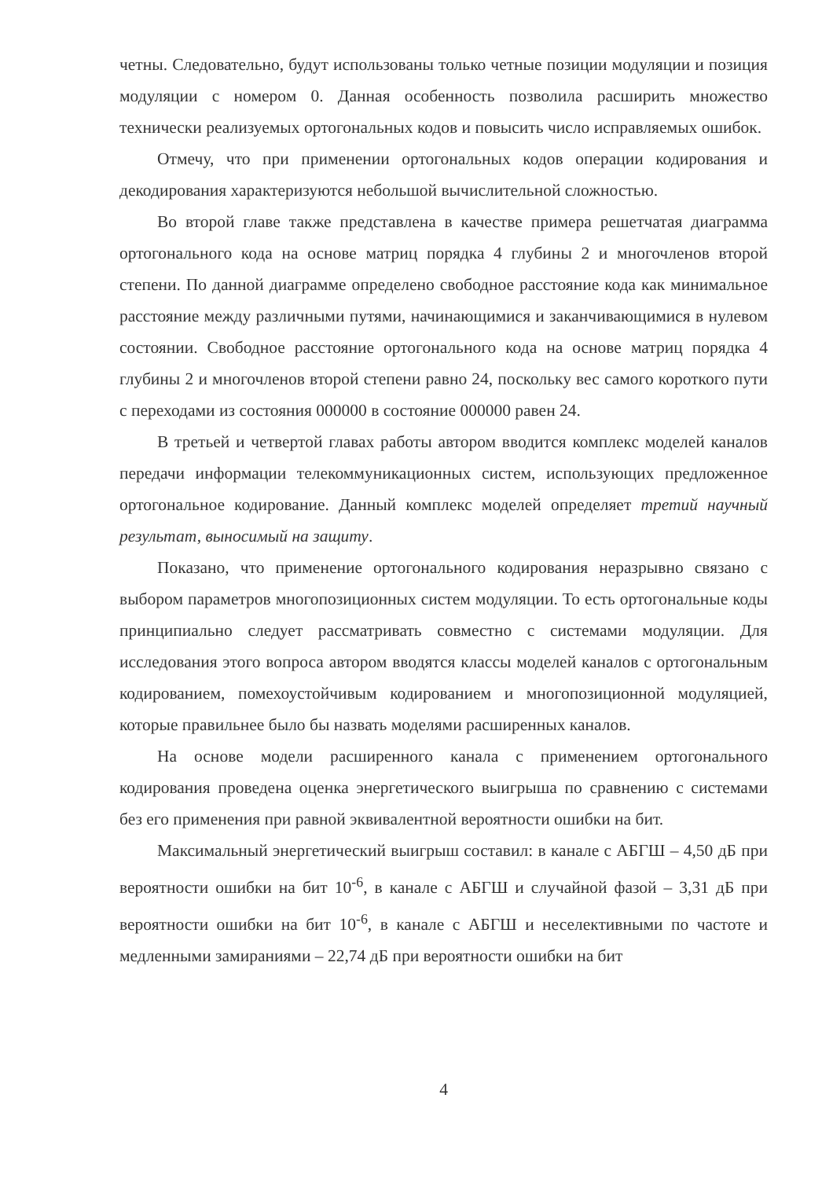четны. Следовательно, будут использованы только четные позиции модуляции и позиция модуляции с номером 0. Данная особенность позволила расширить множество технически реализуемых ортогональных кодов и повысить число исправляемых ошибок.
Отмечу, что при применении ортогональных кодов операции кодирования и декодирования характеризуются небольшой вычислительной сложностью.
Во второй главе также представлена в качестве примера решетчатая диаграмма ортогонального кода на основе матриц порядка 4 глубины 2 и многочленов второй степени. По данной диаграмме определено свободное расстояние кода как минимальное расстояние между различными путями, начинающимися и заканчивающимися в нулевом состоянии. Свободное расстояние ортогонального кода на основе матриц порядка 4 глубины 2 и многочленов второй степени равно 24, поскольку вес самого короткого пути с переходами из состояния 000000 в состояние 000000 равен 24.
В третьей и четвертой главах работы автором вводится комплекс моделей каналов передачи информации телекоммуникационных систем, использующих предложенное ортогональное кодирование. Данный комплекс моделей определяет третий научный результат, выносимый на защиту.
Показано, что применение ортогонального кодирования неразрывно связано с выбором параметров многопозиционных систем модуляции. То есть ортогональные коды принципиально следует рассматривать совместно с системами модуляции. Для исследования этого вопроса автором вводятся классы моделей каналов с ортогональным кодированием, помехоустойчивым кодированием и многопозиционной модуляцией, которые правильнее было бы назвать моделями расширенных каналов.
На основе модели расширенного канала с применением ортогонального кодирования проведена оценка энергетического выигрыша по сравнению с системами без его применения при равной эквивалентной вероятности ошибки на бит.
Максимальный энергетический выигрыш составил: в канале с АБГШ – 4,50 дБ при вероятности ошибки на бит 10<sup>-6</sup>, в канале с АБГШ и случайной фазой – 3,31 дБ при вероятности ошибки на бит 10<sup>-6</sup>, в канале с АБГШ и неселективными по частоте и медленными замираниями – 22,74 дБ при вероятности ошибки на бит
4